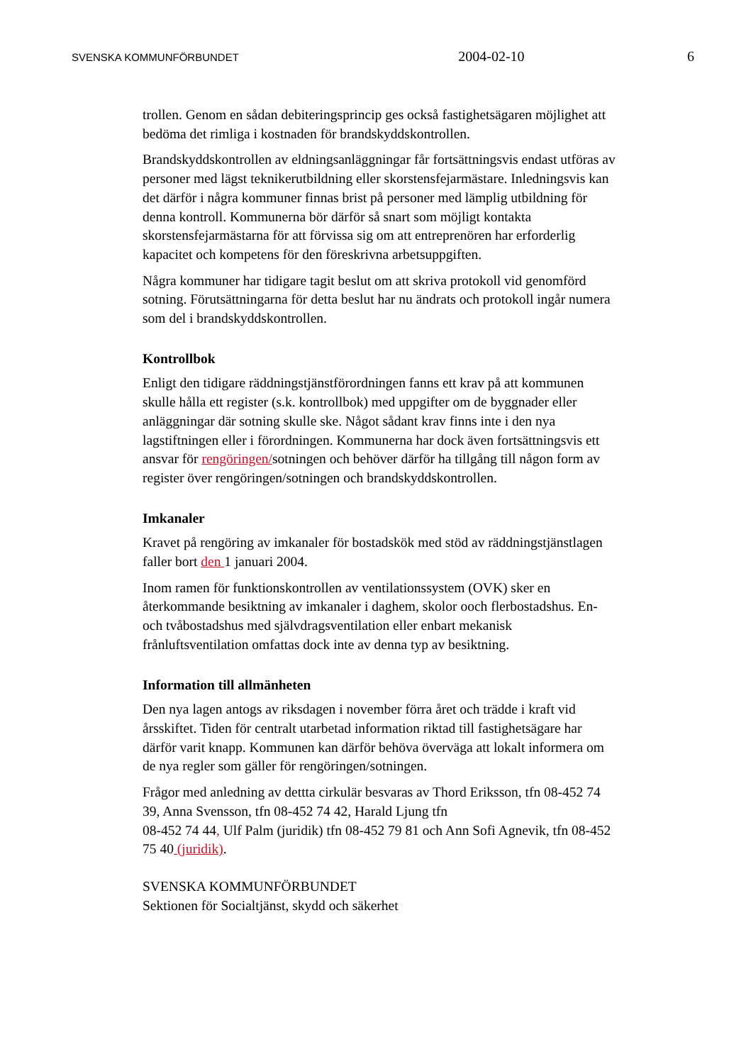SVENSKA KOMMUNFÖRBUNDET 2004-02-10 6
trollen. Genom en sådan debiteringsprincip ges också fastighetsägaren möjlighet att bedöma det rimliga i kostnaden för brandskyddskontrollen.
Brandskyddskontrollen av eldningsanläggningar får fortsättningsvis endast utföras av personer med lägst teknikerutbildning eller skorstensfejarmästare. Inledningsvis kan det därför i några kommuner finnas brist på personer med lämplig utbildning för denna kontroll. Kommunerna bör därför så snart som möjligt kontakta skorstensfejarmästarna för att förvissa sig om att entreprenören har erforderlig kapacitet och kompetens för den föreskrivna arbetsuppgiften.
Några kommuner har tidigare tagit beslut om att skriva protokoll vid genomförd sotning. Förutsättningarna för detta beslut har nu ändrats och protokoll ingår numera som del i brandskyddskontrollen.
Kontrollbok
Enligt den tidigare räddningstjänstförordningen fanns ett krav på att kommunen skulle hålla ett register (s.k. kontrollbok) med uppgifter om de byggnader eller anläggningar där sotning skulle ske. Något sådant krav finns inte i den nya lagstiftningen eller i förordningen. Kommunerna har dock även fortsättningsvis ett ansvar för rengöringen/sotningen och behöver därför ha tillgång till någon form av register över rengöringen/sotningen och brandskyddskontrollen.
Imkanaler
Kravet på rengöring av imkanaler för bostadskök med stöd av räddningstjänstlagen faller bort den 1 januari 2004.
Inom ramen för funktionskontrollen av ventilationssystem (OVK) sker en återkommande besiktning av imkanaler i daghem, skolor ooch flerbostadshus. En- och tvåbostadshus med självdragsventilation eller enbart mekanisk frånluftsventilation omfattas dock inte av denna typ av besiktning.
Information till allmänheten
Den nya lagen antogs av riksdagen i november förra året och trädde i kraft vid årsskiftet. Tiden för centralt utarbetad information riktad till fastighetsägare har därför varit knapp. Kommunen kan därför behöva överväga att lokalt informera om de nya regler som gäller för rengöringen/sotningen.
Frågor med anledning av dettta cirkulär besvaras av Thord Eriksson, tfn 08-452 74 39, Anna Svensson, tfn 08-452 74 42, Harald Ljung tfn
08-452 74 44, Ulf Palm (juridik) tfn 08-452 79 81 och Ann Sofi Agnevik, tfn 08-452 75 40 (juridik).
SVENSKA KOMMUNFÖRBUNDET
Sektionen för Socialtjänst, skydd och säkerhet